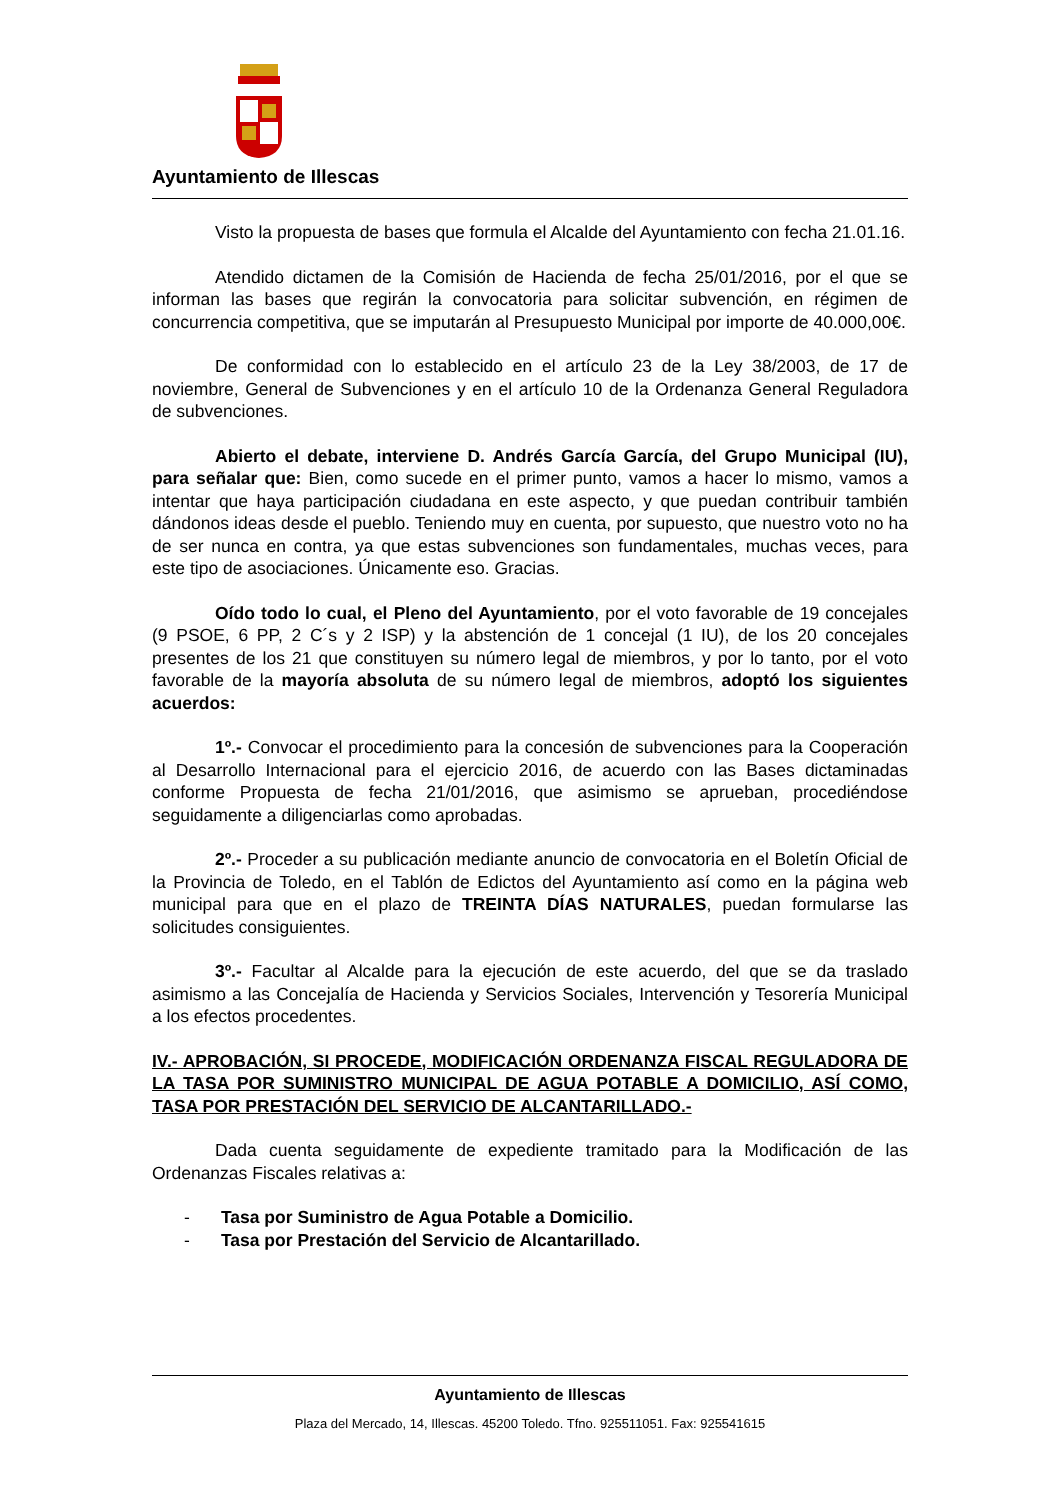Ayuntamiento de Illescas
Visto la propuesta de bases que formula el Alcalde del Ayuntamiento con fecha 21.01.16.
Atendido dictamen de la Comisión de Hacienda de fecha 25/01/2016, por el que se informan las bases que regirán la convocatoria para solicitar subvención, en régimen de concurrencia competitiva, que se imputarán al Presupuesto Municipal por importe de 40.000,00€.
De conformidad con lo establecido en el artículo 23 de la Ley 38/2003, de 17 de noviembre, General de Subvenciones y en el artículo 10 de la Ordenanza General Reguladora de subvenciones.
Abierto el debate, interviene D. Andrés García García, del Grupo Municipal (IU), para señalar que: Bien, como sucede en el primer punto, vamos a hacer lo mismo, vamos a intentar que haya participación ciudadana en este aspecto, y que puedan contribuir también dándonos ideas desde el pueblo. Teniendo muy en cuenta, por supuesto, que nuestro voto no ha de ser nunca en contra, ya que estas subvenciones son fundamentales, muchas veces, para este tipo de asociaciones. Únicamente eso. Gracias.
Oído todo lo cual, el Pleno del Ayuntamiento, por el voto favorable de 19 concejales (9 PSOE, 6 PP, 2 C´s y 2 ISP) y la abstención de 1 concejal (1 IU), de los 20 concejales presentes de los 21 que constituyen su número legal de miembros, y por lo tanto, por el voto favorable de la mayoría absoluta de su número legal de miembros, adoptó los siguientes acuerdos:
1º.- Convocar el procedimiento para la concesión de subvenciones para la Cooperación al Desarrollo Internacional para el ejercicio 2016, de acuerdo con las Bases dictaminadas conforme Propuesta de fecha 21/01/2016, que asimismo se aprueban, procediéndose seguidamente a diligenciarlas como aprobadas.
2º.- Proceder a su publicación mediante anuncio de convocatoria en el Boletín Oficial de la Provincia de Toledo, en el Tablón de Edictos del Ayuntamiento así como en la página web municipal para que en el plazo de TREINTA DÍAS NATURALES, puedan formularse las solicitudes consiguientes.
3º.- Facultar al Alcalde para la ejecución de este acuerdo, del que se da traslado asimismo a las Concejalía de Hacienda y Servicios Sociales, Intervención y Tesorería Municipal a los efectos procedentes.
IV.- APROBACIÓN, SI PROCEDE, MODIFICACIÓN ORDENANZA FISCAL REGULADORA DE LA TASA POR SUMINISTRO MUNICIPAL DE AGUA POTABLE A DOMICILIO, ASÍ COMO, TASA POR PRESTACIÓN DEL SERVICIO DE ALCANTARILLADO.-
Dada cuenta seguidamente de expediente tramitado para la Modificación de las Ordenanzas Fiscales relativas a:
- Tasa por Suministro de Agua Potable a Domicilio.
- Tasa por Prestación del Servicio de Alcantarillado.
Ayuntamiento de Illescas
Plaza del Mercado, 14, Illescas. 45200 Toledo. Tfno. 925511051. Fax: 925541615